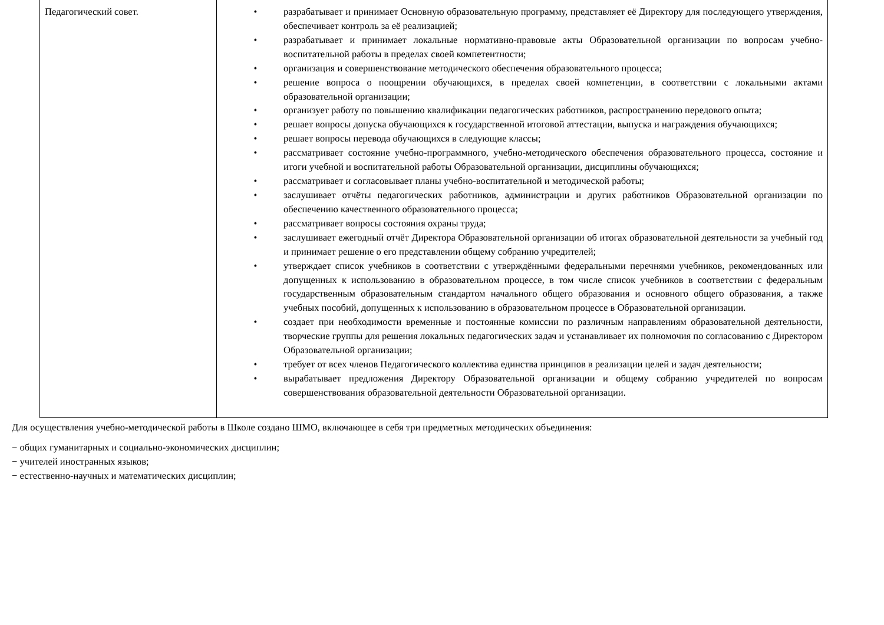| Педагогический совет. | • разрабатывает и принимает Основную образовательную программу, представляет её Директору для последующего утверждения, обеспечивает контроль за её реализацией; • разрабатывает и принимает локальные нормативно-правовые акты Образовательной организации по вопросам учебно-воспитательной работы в пределах своей компетентности; • организация и совершенствование методического обеспечения образовательного процесса; • решение вопроса о поощрении обучающихся, в пределах своей компетенции, в соответствии с локальными актами образовательной организации; • организует работу по повышению квалификации педагогических работников, распространению передового опыта; • решает вопросы допуска обучающихся к государственной итоговой аттестации, выпуска и награждения обучающихся; • решает вопросы перевода обучающихся в следующие классы; • рассматривает состояние учебно-программного, учебно-методического обеспечения образовательного процесса, состояние и итоги учебной и воспитательной работы Образовательной организации, дисциплины обучающихся; • рассматривает и согласовывает планы учебно-воспитательной и методической работы; • заслушивает отчёты педагогических работников, администрации и других работников Образовательной организации по обеспечению качественного образовательного процесса; • рассматривает вопросы состояния охраны труда; • заслушивает ежегодный отчёт Директора Образовательной организации об итогах образовательной деятельности за учебный год и принимает решение о его представлении общему собранию учредителей; • утверждает список учебников в соответствии с утверждёнными федеральными перечнями учебников, рекомендованных или допущенных к использованию в образовательном процессе, в том числе список учебников в соответствии с федеральным государственным образовательным стандартом начального общего образования и основного общего образования, а также учебных пособий, допущенных к использованию в образовательном процессе в Образовательной организации. • создает при необходимости временные и постоянные комиссии по различным направлениям образовательной деятельности, творческие группы для решения локальных педагогических задач и устанавливает их полномочия по согласованию с Директором Образовательной организации; • требует от всех членов Педагогического коллектива единства принципов в реализации целей и задач деятельности; • вырабатывает предложения Директору Образовательной организации и общему собранию учредителей по вопросам совершенствования образовательной деятельности Образовательной организации. |
Для осуществления учебно-методической работы в Школе создано ШМО, включающее в себя три предметных методических объединения:
− общих гуманитарных и социально-экономических дисциплин;
− учителей иностранных языков;
− естественно-научных и математических дисциплин;